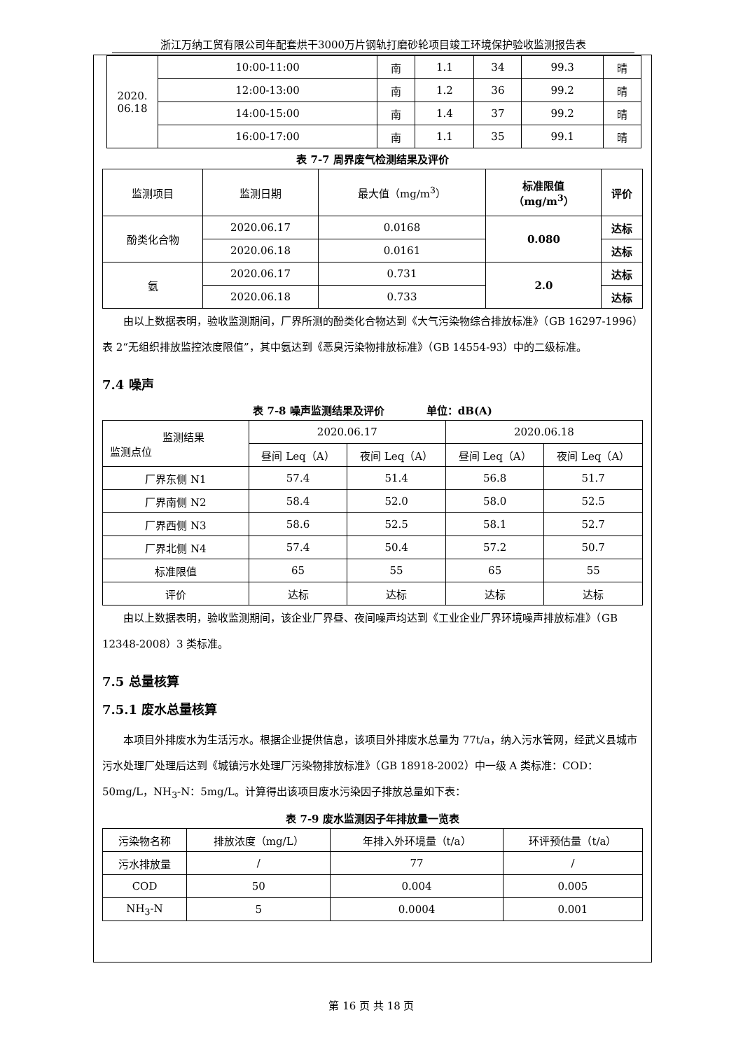浙江万纳工贸有限公司年配套烘干3000万片钢轨打磨砂轮项目竣工环境保护验收监测报告表
| 2020. 06.18 | 10:00-11:00 | 南 | 1.1 | 34 | 99.3 | 晴 |
| | 12:00-13:00 | 南 | 1.2 | 36 | 99.2 | 晴 |
| | 14:00-15:00 | 南 | 1.4 | 37 | 99.2 | 晴 |
| | 16:00-17:00 | 南 | 1.1 | 35 | 99.1 | 晴 |
表 7-7 周界废气检测结果及评价
| 监测项目 | 监测日期 | 最大值（mg/m<sup>3</sup>） | 标准限值 （mg/m<sup>3</sup>） | 评价 |
| 酚类化合物 | 2020.06.17 | 0.0168 | 0.080 | 达标 |
| | 2020.06.18 | 0.0161 | | 达标 |
| 氨 | 2020.06.17 | 0.731 | 2.0 | 达标 |
| | 2020.06.18 | 0.733 | | 达标 |
由以上数据表明，验收监测期间，厂界所测的酚类化合物达到《大气污染物综合排放标准》（GB 16297-1996）表 2“无组织排放监控浓度限值”，其中氨达到《恶臭污染物排放标准》（GB 14554-93）中的二级标准。
7.4 噪声
表 7-8 噪声监测结果及评价　　　　单位：dB(A)
| 监测结果 监测点位 | 2020.06.17 | | 2020.06.18 | |
| | 昼间 Leq（A） | 夜间 Leq（A） | 昼间 Leq（A） | 夜间 Leq（A） |
| 厂界东侧 N1 | 57.4 | 51.4 | 56.8 | 51.7 |
| 厂界南侧 N2 | 58.4 | 52.0 | 58.0 | 52.5 |
| 厂界西侧 N3 | 58.6 | 52.5 | 58.1 | 52.7 |
| 厂界北侧 N4 | 57.4 | 50.4 | 57.2 | 50.7 |
| 标准限值 | 65 | 55 | 65 | 55 |
| 评价 | 达标 | 达标 | 达标 | 达标 |
由以上数据表明，验收监测期间，该企业厂界昼、夜间噪声均达到《工业企业厂界环境噪声排放标准》（GB 12348-2008）3 类标准。
7.5 总量核算
7.5.1 废水总量核算
本项目外排废水为生活污水。根据企业提供信息，该项目外排废水总量为 77t/a，纳入污水管网，经武义县城市污水处理厂处理后达到《城镇污水处理厂污染物排放标准》（GB 18918-2002）中一级 A 类标准：COD：50mg/L，NH<sub>3</sub>-N：5mg/L。计算得出该项目废水污染因子排放总量如下表：
表 7-9 废水监测因子年排放量一览表
| 污染物名称 | 排放浓度（mg/L） | 年排入外环境量（t/a） | 环评预估量（t/a） |
| 污水排放量 | / | 77 | / |
| COD | 50 | 0.004 | 0.005 |
| NH<sub>3</sub>-N | 5 | 0.0004 | 0.001 |
第 16 页 共 18 页